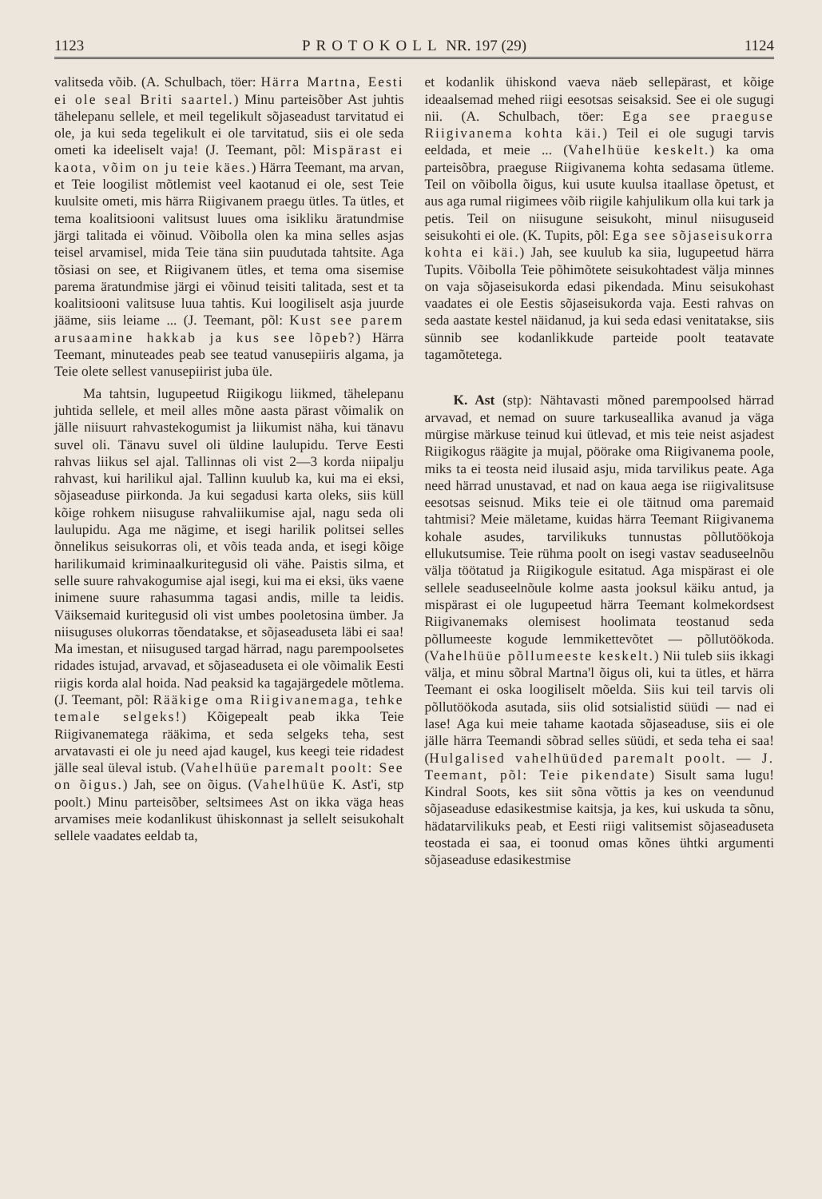1123 PROTOKOLL NR. 197 (29) 1124
valitseda võib. (A. Schulbach, töer: Härra Martna, Eesti ei ole seal Briti saartel.) Minu parteisõber Ast juhtis tähelepanu sellele, et meil tegelikult sõjaseadust tarvitatud ei ole, ja kui seda tegelikult ei ole tarvitatud, siis ei ole seda ometi ka ideeliselt vaja! (J. Teemant, põl: Mispärast ei kaota, võim on ju teie käes.) Härra Teemant, ma arvan, et Teie loogilist mõtlemist veel kaotanud ei ole, sest Teie kuulsite ometi, mis härra Riigivanem praegu ütles. Ta ütles, et tema koalitsiooni valitsust luues oma isikliku äratundmise järgi talitada ei võinud. Võibolla olen ka mina selles asjas teisel arvamisel, mida Teie täna siin puudutada tahtsite. Aga tõsiasi on see, et Riigivanem ütles, et tema oma sisemise parema äratundmise järgi ei võinud teisiti talitada, sest et ta koalitsiooni valitsuse luua tahtis. Kui loogiliselt asja juurde jääme, siis leiame ... (J. Teemant, põl: Kust see parem arusaamine hakkab ja kus see lõpeb?) Härra Teemant, minuteades peab see teatud vanusepiiris algama, ja Teie olete sellest vanusepiirist juba üle.
Ma tahtsin, lugupeetud Riigikogu liikmed, tähelepanu juhtida sellele, et meil alles mõne aasta pärast võimalik on jälle niisuurt rahvastekogumist ja liikumist näha, kui tänavu suvel oli. Tänavu suvel oli üldine laulupidu. Terve Eesti rahvas liikus sel ajal. Tallinnas oli vist 2—3 korda niipalju rahvast, kui harilikul ajal. Tallinn kuulub ka, kui ma ei eksi, sõjaseaduse piirkonda. Ja kui segadusi karta oleks, siis küll kõige rohkem niisuguse rahvaliikumise ajal, nagu seda oli laulupidu. Aga me nägime, et isegi harilik politsei selles õnnelikus seisukorras oli, et võis teada anda, et isegi kõige harilikumaid kriminaalkuritegusid oli vähe. Paistis silma, et selle suure rahvakogumise ajal isegi, kui ma ei eksi, üks vaene inimene suure rahasumma tagasi andis, mille ta leidis. Väiksemaid kuritegusid oli vist umbes pooletosina ümber. Ja niisuguses olukorras tõendatakse, et sõjaseaduseta läbi ei saa! Ma imestan, et niisugused targad härrad, nagu parempoolsetes ridades istujad, arvavad, et sõjaseaduseta ei ole võimalik Eesti riigis korda alal hoida. Nad peaksid ka tagajärgedele mõtlema. (J. Teemant, põl: Rääkige oma Riigivanemaga, tehke temale selgeks!) Kõigepealt peab ikka Teie Riigivanematega rääkima, et seda selgeks teha, sest arvatavasti ei ole ju need ajad kaugel, kus keegi teie ridadest jälle seal üleval istub. (Vahelhüüe paremalt poolt: See on õigus.) Jah, see on õigus. (Vahelhüüe K. Ast'i, stp poolt.) Minu parteisõber, seltsimees Ast on ikka väga heas arvamises meie kodanlikust ühiskonnast ja sellelt seisukohalt sellele vaadates eeldab ta,
et kodanlik ühiskond vaeva näeb sellepärast, et kõige ideaalsemad mehed riigi eesotsas seisaksid. See ei ole sugugi nii. (A. Schulbach, töer: Ega see praeguse Riigivanema kohta käi.) Teil ei ole sugugi tarvis eeldada, et meie ... (Vahelhüüe keskelt.) ka oma parteisõbra, praeguse Riigivanema kohta sedasama ütleme. Teil on võibolla õigus, kui usute kuulsa itaallase õpetust, et aus aga rumal riigimees võib riigile kahjulikum olla kui tark ja petis. Teil on niisugune seisukoht, minul niisuguseid seisukohti ei ole. (K. Tupits, põl: Ega see sõjaseisukorra kohta ei käi.) Jah, see kuulub ka siia, lugupeetud härra Tupits. Võibolla Teie põhimõtete seisukohtadest välja minnes on vaja sõjaseisukorda edasi pikendada. Minu seisukohast vaadates ei ole Eestis sõjaseisukorda vaja. Eesti rahvas on seda aastate kestel näidanud, ja kui seda edasi venitatakse, siis sünnib see kodanlikkude parteide poolt teatavate tagamõtetega.
K. Ast (stp): Nähtavasti mõned parempoolsed härrad arvavad, et nemad on suure tarkuseallika avanud ja väga mürgise märkuse teinud kui ütlevad, et mis teie neist asjadest Riigikogus räägite ja mujal, pöörake oma Riigivanema poole, miks ta ei teosta neid ilusaid asju, mida tarvilikus peate. Aga need härrad unustavad, et nad on kaua aega ise riigivalitsuse eesotsas seisnud. Miks teie ei ole täitnud oma paremaid tahtmisi? Meie mäletame, kuidas härra Teemant Riigivanema kohale asudes, tarvilikuks tunnustas põllutöökoja ellukutsumise. Teie rühma poolt on isegi vastav seaduseelnõu välja töötatud ja Riigikogule esitatud. Aga mispärast ei ole sellele seaduseelnõule kolme aasta jooksul käiku antud, ja mispärast ei ole lugupeetud härra Teemant kolmekordsest Riigivanemaks olemisest hoolimata teostanud seda põllumeeste kogude lemmikettevõtet — põllutöökoda. (Vahelhüüe põllumeeste keskelt.) Nii tuleb siis ikkagi välja, et minu sõbral Martna'l õigus oli, kui ta ütles, et härra Teemant ei oska loogiliselt mõelda. Siis kui teil tarvis oli põllutöökoda asutada, siis olid sotsialistid süüdi — nad ei lase! Aga kui meie tahame kaotada sõjaseaduse, siis ei ole jälle härra Teemandi sõbrad selles süüdi, et seda teha ei saa! (Hulgalised vahelhüüded paremalt poolt. — J. Teemant, põl: Teie pikendate) Sisult sama lugu! Kindral Soots, kes siit sõna võttis ja kes on veendunud sõjaseaduse edasikestmise kaitsja, ja kes, kui uskuda ta sõnu, hädatarvilikuks peab, et Eesti riigi valitsemist sõjaseaduseta teostada ei saa, ei toonud omas kõnes ühtki argumenti sõjaseaduse edasikestmise